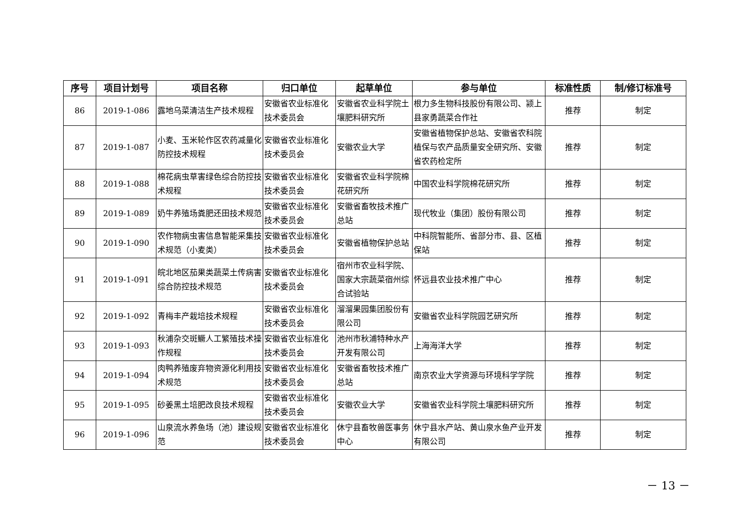| 序号 | 项目计划号 | 项目名称 | 归口单位 | 起草单位 | 参与单位 | 标准性质 | 制/修订标准号 |
| --- | --- | --- | --- | --- | --- | --- | --- |
| 86 | 2019-1-086 | 露地乌菜清洁生产技术规程 | 安徽省农业标准化技术委员会 | 安徽省农业科学院土壤肥料研究所 | 根力多生物科技股份有限公司、颍上县家勇蔬菜合作社 | 推荐 | 制定 |
| 87 | 2019-1-087 | 小麦、玉米轮作区农药减量化防控技术规程 | 安徽省农业标准化技术委员会 | 安徽农业大学 | 安徽省植物保护总站、安徽省农科院植保与农产品质量安全研究所、安徽省农药检定所 | 推荐 | 制定 |
| 88 | 2019-1-088 | 棉花病虫草害绿色综合防控技术规程 | 安徽省农业标准化技术委员会 | 安徽省农业科学院棉花研究所 | 中国农业科学院棉花研究所 | 推荐 | 制定 |
| 89 | 2019-1-089 | 奶牛养殖场粪肥还田技术规范 | 安徽省农业标准化技术委员会 | 安徽省畜牧技术推广总站 | 现代牧业（集团）股份有限公司 | 推荐 | 制定 |
| 90 | 2019-1-090 | 农作物病虫害信息智能采集技术规范（小麦类） | 安徽省农业标准化技术委员会 | 安徽省植物保护总站 | 中科院智能所、省部分市、县、区植保站 | 推荐 | 制定 |
| 91 | 2019-1-091 | 皖北地区茄果类蔬菜土传病害综合防控技术规范 | 安徽省农业标准化技术委员会 | 宿州市农业科学院、国家大宗蔬菜宿州综合试验站 | 怀远县农业技术推广中心 | 推荐 | 制定 |
| 92 | 2019-1-092 | 青梅丰产栽培技术规程 | 安徽省农业标准化技术委员会 | 溜溜果园集团股份有限公司 | 安徽省农业科学院园艺研究所 | 推荐 | 制定 |
| 93 | 2019-1-093 | 秋浦杂交斑鳜人工繁殖技术操作规程 | 安徽省农业标准化技术委员会 | 池州市秋浦特种水产开发有限公司 | 上海海洋大学 | 推荐 | 制定 |
| 94 | 2019-1-094 | 肉鸭养殖废弃物资源化利用技术规范 | 安徽省农业标准化技术委员会 | 安徽省畜牧技术推广总站 | 南京农业大学资源与环境科学学院 | 推荐 | 制定 |
| 95 | 2019-1-095 | 砂姜黑土培肥改良技术规程 | 安徽省农业标准化技术委员会 | 安徽农业大学 | 安徽省农业科学院土壤肥料研究所 | 推荐 | 制定 |
| 96 | 2019-1-096 | 山泉流水养鱼场（池）建设规范 | 安徽省农业标准化技术委员会 | 休宁县畜牧兽医事务中心 | 休宁县水产站、黄山泉水鱼产业开发有限公司 | 推荐 | 制定 |
－ 13 －